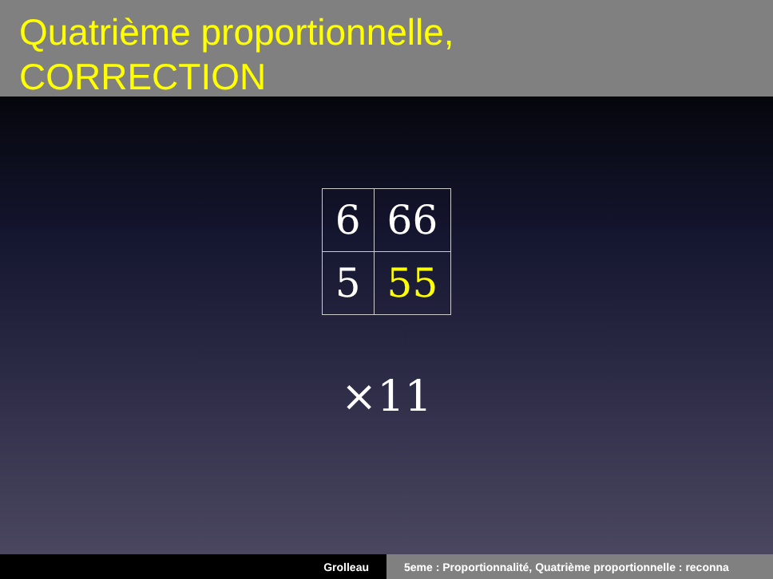Quatrième proportionnelle,
CORRECTION
| 6 | 66 |
| 5 | 55 |
×11
Grolleau 5eme : Proportionnalité, Quatrième proportionnelle : reconna